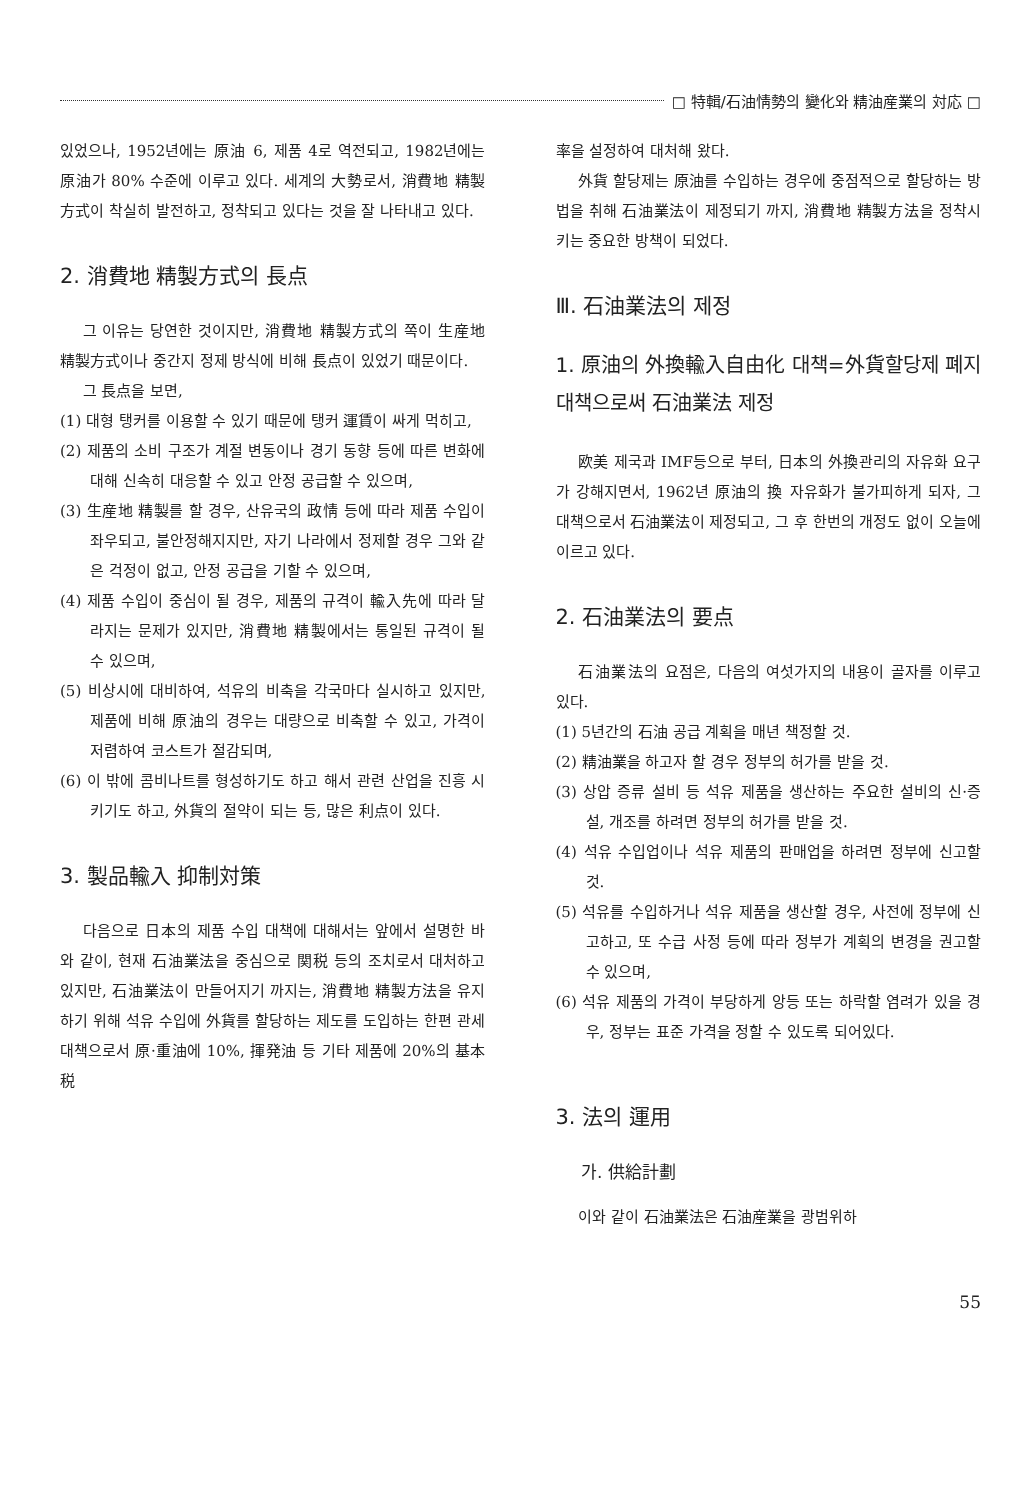□ 特輯/石油情勢의 變化와 精油産業의 対応 □
있었으나, 1952년에는 原油 6, 제품 4로 역전되고, 1982년에는 原油가 80% 수준에 이루고 있다. 세계의 大勢로서, 消費地 精製方式이 착실히 발전하고, 정착되고 있다는 것을 잘 나타내고 있다.
2. 消費地 精製方式의 長点
그 이유는 당연한 것이지만, 消費地 精製方式의 쪽이 生産地 精製方式이나 중간지 정제 방식에 비해 長点이 있었기 때문이다.
그 長点을 보면,
(1) 대형 탱커를 이용할 수 있기 때문에 탱커 運賃이 싸게 먹히고,
(2) 제품의 소비 구조가 계절 변동이나 경기 동향 등에 따른 변화에 대해 신속히 대응할 수 있고 안정 공급할 수 있으며,
(3) 生産地 精製를 할 경우, 산유국의 政情 등에 따라 제품 수입이 좌우되고, 불안정해지지만, 자기 나라에서 정제할 경우 그와 같은 걱정이 없고, 안정 공급을 기할 수 있으며,
(4) 제품 수입이 중심이 될 경우, 제품의 규격이 輸入先에 따라 달라지는 문제가 있지만, 消費地 精製에서는 통일된 규격이 될 수 있으며,
(5) 비상시에 대비하여, 석유의 비축을 각국마다 실시하고 있지만, 제품에 비해 原油의 경우는 대량으로 비축할 수 있고, 가격이 저렴하여 코스트가 절감되며,
(6) 이 밖에 콤비나트를 형성하기도 하고 해서 관련 산업을 진흥 시키기도 하고, 外貨의 절약이 되는 등, 많은 利点이 있다.
3. 製品輸入 抑制対策
다음으로 日本의 제품 수입 대책에 대해서는 앞에서 설명한 바와 같이, 현재 石油業法을 중심으로 関税 등의 조치로서 대처하고 있지만, 石油業法이 만들어지기 까지는, 消費地 精製方法을 유지하기 위해 석유 수입에 外貨를 할당하는 제도를 도입하는 한편 관세 대책으로서 原·重油에 10%, 揮発油 등 기타 제품에 20%의 基本税
率을 설정하여 대처해 왔다.
外貨 할당제는 原油를 수입하는 경우에 중점적으로 할당하는 방법을 취해 石油業法이 제정되기 까지, 消費地 精製方法을 정착시키는 중요한 방책이 되었다.
Ⅲ. 石油業法의 제정
1. 原油의 外換輸入自由化 대책=外貨할당제 폐지 대책으로써 石油業法 제정
欧美 제국과 IMF등으로 부터, 日本의 外換관리의 자유화 요구가 강해지면서, 1962년 原油의 換 자유화가 불가피하게 되자, 그 대책으로서 石油業法이 제정되고, 그 후 한번의 개정도 없이 오늘에 이르고 있다.
2. 石油業法의 要点
石油業法의 요점은, 다음의 여섯가지의 내용이 골자를 이루고 있다.
(1) 5년간의 石油 공급 계획을 매년 책정할 것.
(2) 精油業을 하고자 할 경우 정부의 허가를 받을 것.
(3) 상압 증류 설비 등 석유 제품을 생산하는 주요한 설비의 신·증설, 개조를 하려면 정부의 허가를 받을 것.
(4) 석유 수입업이나 석유 제품의 판매업을 하려면 정부에 신고할 것.
(5) 석유를 수입하거나 석유 제품을 생산할 경우, 사전에 정부에 신고하고, 또 수급 사정 등에 따라 정부가 계획의 변경을 권고할 수 있으며,
(6) 석유 제품의 가격이 부당하게 앙등 또는 하락할 염려가 있을 경우, 정부는 표준 가격을 정할 수 있도록 되어있다.
3. 法의 運用
가. 供給計劃
이와 같이 石油業法은 石油産業을 광범위하
55